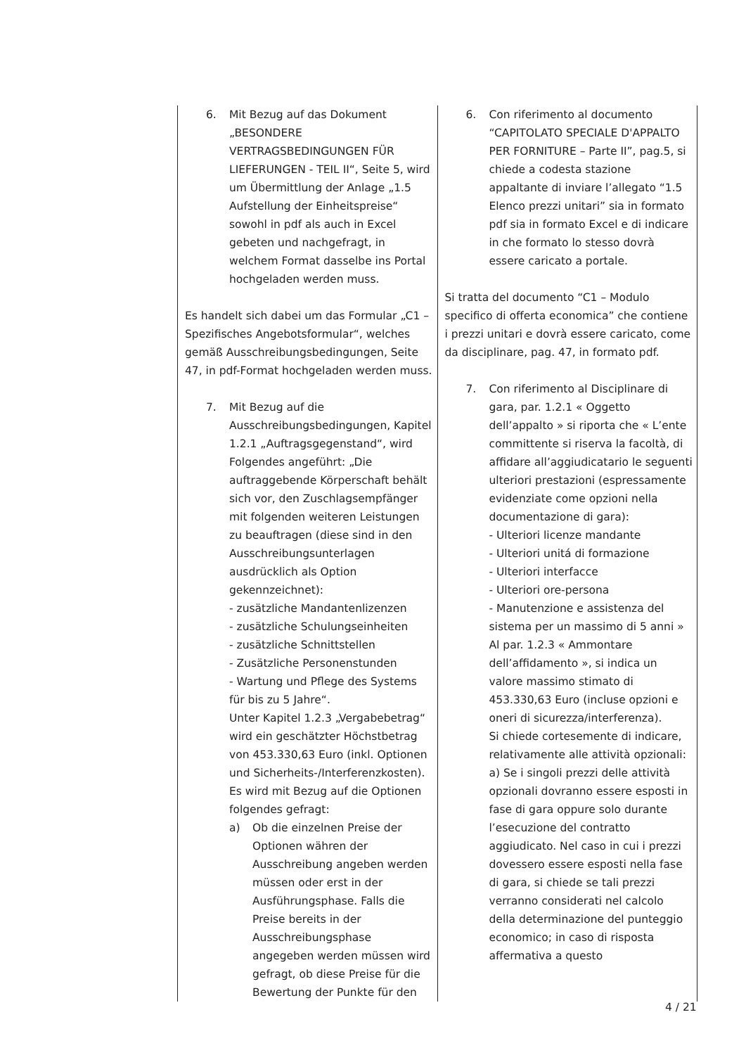| 6. Mit Bezug auf das Dokument „BESONDERE VERTRAGSBEDINGUNGEN FÜR LIEFERUNGEN - TEIL II“, Seite 5, wird um Übermittlung der Anlage „1.5 Aufstellung der Einheitspreise“ sowohl in pdf als auch in Excel gebeten und nachgefragt, in welchem Format dasselbe ins Portal hochgeladen werden muss. Es handelt sich dabei um das Formular „C1 – Spezifisches Angebotsformular“, welches gemäß Ausschreibungsbedingungen, Seite 47, in pdf-Format hochgeladen werden muss. 7. Mit Bezug auf die Ausschreibungsbedingungen, Kapitel 1.2.1 „Auftragsgegenstand“, wird Folgendes angeführt: „Die auftraggebende Körperschaft behält sich vor, den Zuschlagsempfänger mit folgenden weiteren Leistungen zu beauftragen (diese sind in den Ausschreibungsunterlagen ausdrücklich als Option gekennzeichnet): - zusätzliche Mandantenlizenzen - zusätzliche Schulungseinheiten - zusätzliche Schnittstellen - Zusätzliche Personenstunden - Wartung und Pflege des Systems für bis zu 5 Jahre“. Unter Kapitel 1.2.3 „Vergabebetrag“ wird ein geschätzter Höchstbetrag von 453.330,63 Euro (inkl. Optionen und Sicherheits-/Interferenzkosten). Es wird mit Bezug auf die Optionen folgendes gefragt: a) Ob die einzelnen Preise der Optionen währen der Ausschreibung angeben werden müssen oder erst in der Ausführungsphase. Falls die Preise bereits in der Ausschreibungsphase angegeben werden müssen wird gefragt, ob diese Preise für die Bewertung der Punkte für den | 6. Con riferimento al documento “CAPITOLATO SPECIALE D'APPALTO PER FORNITURE – Parte II”, pag.5, si chiede a codesta stazione appaltante di inviare l’allegato “1.5 Elenco prezzi unitari” sia in formato pdf sia in formato Excel e di indicare in che formato lo stesso dovrà essere caricato a portale. Si tratta del documento “C1 – Modulo specifico di offerta economica” che contiene i prezzi unitari e dovrà essere caricato, come da disciplinare, pag. 47, in formato pdf. 7. Con riferimento al Disciplinare di gara, par. 1.2.1 « Oggetto dell’appalto » si riporta che « L’ente committente si riserva la facoltà, di affidare all’aggiudicatario le seguenti ulteriori prestazioni (espressamente evidenziate come opzioni nella documentazione di gara): - Ulteriori licenze mandante - Ulteriori unitá di formazione - Ulteriori interfacce - Ulteriori ore-persona - Manutenzione e assistenza del sistema per un massimo di 5 anni » Al par. 1.2.3 « Ammontare dell’affidamento », si indica un valore massimo stimato di 453.330,63 Euro (incluse opzioni e oneri di sicurezza/interferenza). Si chiede cortesemente di indicare, relativamente alle attività opzionali: a) Se i singoli prezzi delle attività opzionali dovranno essere esposti in fase di gara oppure solo durante l’esecuzione del contratto aggiudicato. Nel caso in cui i prezzi dovessero essere esposti nella fase di gara, si chiede se tali prezzi verranno considerati nel calcolo della determinazione del punteggio economico; in caso di risposta affermativa a questo |
4 / 21